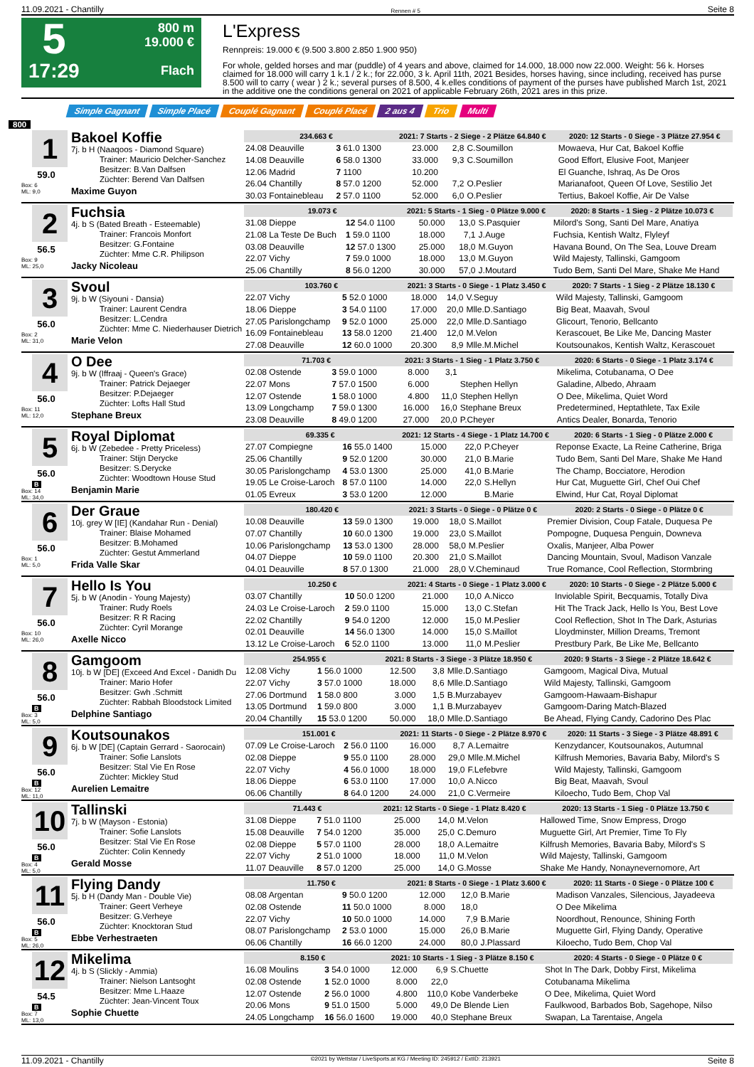11.09.2021 - Chantilly Rennen # 5 Seite 8
5
17:29
800 m
19.000 €
Flach
L'Express
Rennpreis: 19.000 € (9.500 3.800 2.850 1.900 950)
For whole, gelded horses and mar (puddle) of 4 years and above, claimed for 14.000, 18.000 now 22.000. Weight: 56 k. Horses claimed for 18.000 will carry 1 k.1 / 2 k.; for 22.000, 3 k. April 11th, 2021 Besides, horses having, since including, received has purse 8.500 will to carry ( wear ) 2 k.; several purses of 8.500, 4 k.elles conditions of payment of the purses have published March 1st, 2021 in the additive one the conditions general on 2021 of applicable February 26th, 2021 ares in this prize.
Simple Gagnant Simple Placé Couplé Gagnant Couplé Placé 2 aus 4 Trio Multi
800
1
59.0
Box: 6
ML: 9,0
Bakoel Koffie
7j. b H (Naaqoos - Diamond Square)
Trainer: Mauricio Delcher-Sanchez
Besitzer: B.Van Dalfsen
Züchter: Berend Van Dalfsen
Maxime Guyon
| 234.663 € | | 2021: 7 Starts - 2 Siege - 2 Plätze 64.840 € | | | | 2020: 12 Starts - 0 Siege - 3 Plätze 27.954 € |
| --- | --- | --- | --- | --- | --- | --- |
| 24.08 Deauville | 3 61.0 1300 | 23.000 | 2,8 | C.Soumillon | | Mowaeva, Hur Cat, Bakoel Koffie |
| 14.08 Deauville | 6 58.0 1300 | 33.000 | 9,3 | C.Soumillon | | Good Effort, Elusive Foot, Manjeer |
| 12.06 Madrid | 7 1100 | 10.200 | | | | El Guanche, Ishraq, As De Oros |
| 26.04 Chantilly | 8 57.0 1200 | 52.000 | 7,2 | O.Peslier | | Marianafoot, Queen Of Love, Sestilio Jet |
| 30.03 Fontainebleau | 2 57.0 1100 | 52.000 | 6,0 | O.Peslier | | Tertius, Bakoel Koffie, Air De Valse |
2
56.5
Box: 9
ML: 25,0
Fuchsia
4j. b S (Bated Breath - Esteemable)
Trainer: Francois Monfort
Besitzer: G.Fontaine
Züchter: Mme C.R. Philipson
Jacky Nicoleau
| 19.073 € | | 2021: 5 Starts - 1 Sieg - 0 Plätze 9.000 € | | | | 2020: 8 Starts - 1 Sieg - 2 Plätze 10.073 € |
| --- | --- | --- | --- | --- | --- | --- |
| 31.08 Dieppe | 12 54.0 1100 | 50.000 | 13,0 | S.Pasquier | | Milord's Song, Santi Del Mare, Anatiya |
| 21.08 La Teste De Buch | 1 59.0 1100 | 18.000 | 7,1 | J.Auge | | Fuchsia, Kentish Waltz, Flyleyf |
| 03.08 Deauville | 12 57.0 1300 | 25.000 | 18,0 | M.Guyon | | Havana Bound, On The Sea, Louve Dream |
| 22.07 Vichy | 7 59.0 1000 | 18.000 | 13,0 | M.Guyon | | Wild Majesty, Tallinski, Gamgoom |
| 25.06 Chantilly | 8 56.0 1200 | 30.000 | 57,0 | J.Moutard | | Tudo Bem, Santi Del Mare, Shake Me Hand |
3
56.0
Box: 2
ML: 31,0
Svoul
9j. b W (Siyouni - Dansia)
Trainer: Laurent Cendra
Besitzer: L.Cendra
Züchter: Mme C. Niederhauser Dietrich
Marie Velon
| 103.760 € | | 2021: 3 Starts - 0 Siege - 1 Platz 3.450 € | | | | 2020: 7 Starts - 1 Sieg - 2 Plätze 18.130 € |
| --- | --- | --- | --- | --- | --- | --- |
| 22.07 Vichy | 5 52.0 1000 | 18.000 | 14,0 | V.Seguy | | Wild Majesty, Tallinski, Gamgoom |
| 18.06 Dieppe | 3 54.0 1100 | 17.000 | 20,0 | Mlle.D.Santiago | | Big Beat, Maavah, Svoul |
| 27.05 Parislongchamp | 9 52.0 1000 | 25.000 | 22,0 | Mlle.D.Santiago | | Glicourt, Tenorio, Bellcanto |
| 16.09 Fontainebleau | 13 58.0 1200 | 21.400 | 12,0 | M.Velon | | Kerascouet, Be Like Me, Dancing Master |
| 27.08 Deauville | 12 60.0 1000 | 20.300 | 8,9 | Mlle.M.Michel | | Koutsounakos, Kentish Waltz, Kerascouet |
4
56.0
Box: 11
ML: 12,0
O Dee
9j. b W (Iffraaj - Queen's Grace)
Trainer: Patrick Dejaeger
Besitzer: P.Dejaeger
Züchter: Lofts Hall Stud
Stephane Breux
| 71.703 € | | 2021: 3 Starts - 1 Sieg - 1 Platz 3.750 € | | | | 2020: 6 Starts - 0 Siege - 1 Platz 3.174 € |
| --- | --- | --- | --- | --- | --- | --- |
| 02.08 Ostende | 3 59.0 1000 | 8.000 | 3,1 | | | Mikelima, Cotubanama, O Dee |
| 22.07 Mons | 7 57.0 1500 | 6.000 | | Stephen Hellyn | | Galadine, Albedo, Ahraam |
| 12.07 Ostende | 1 58.0 1000 | 4.800 | 11,0 | Stephen Hellyn | | O Dee, Mikelima, Quiet Word |
| 13.09 Longchamp | 7 59.0 1300 | 16.000 | 16,0 | Stephane Breux | | Predetermined, Heptathlete, Tax Exile |
| 23.08 Deauville | 8 49.0 1200 | 27.000 | 20,0 | P.Cheyer | | Antics Dealer, Bonarda, Tenorio |
5
56.0
B
Box: 14
ML: 34,0
Royal Diplomat
6j. b W (Zebedee - Pretty Priceless)
Trainer: Stijn Derycke
Besitzer: S.Derycke
Züchter: Woodtown House Stud
Benjamin Marie
| 69.335 € | | 2021: 12 Starts - 4 Siege - 1 Platz 14.700 € | | | | 2020: 6 Starts - 1 Sieg - 0 Plätze 2.000 € |
| --- | --- | --- | --- | --- | --- | --- |
| 27.07 Compiegne | 16 55.0 1400 | 15.000 | 22,0 | P.Cheyer | | Reponse Exacte, La Reine Catherine, Briga |
| 25.06 Chantilly | 9 52.0 1200 | 30.000 | 21,0 | B.Marie | | Tudo Bem, Santi Del Mare, Shake Me Hand |
| 30.05 Parislongchamp | 4 53.0 1300 | 25.000 | 41,0 | B.Marie | | The Champ, Bocciatore, Herodion |
| 19.05 Le Croise-Laroch | 8 57.0 1100 | 14.000 | 22,0 | S.Hellyn | | Hur Cat, Muguette Girl, Chef Oui Chef |
| 01.05 Evreux | 3 53.0 1200 | 12.000 | | B.Marie | | Elwind, Hur Cat, Royal Diplomat |
6
56.0
Box: 1
ML: 5,0
Der Graue
10j. grey W [IE] (Kandahar Run - Denial)
Trainer: Blaise Mohamed
Besitzer: B.Mohamed
Züchter: Gestut Ammerland
Frida Valle Skar
| 180.420 € | | 2021: 3 Starts - 0 Siege - 0 Plätze 0 € | | | | 2020: 2 Starts - 0 Siege - 0 Plätze 0 € |
| --- | --- | --- | --- | --- | --- | --- |
| 10.08 Deauville | 13 59.0 1300 | 19.000 | 18,0 | S.Maillot | | Premier Division, Coup Fatale, Duquesa Pe |
| 07.07 Chantilly | 10 60.0 1300 | 19.000 | 23,0 | S.Maillot | | Pompogne, Duquesa Penguin, Downeva |
| 10.06 Parislongchamp | 13 53.0 1300 | 28.000 | 58,0 | M.Peslier | | Oxalis, Manjeer, Alba Power |
| 04.07 Dieppe | 10 59.0 1100 | 20.300 | 21,0 | S.Maillot | | Dancing Mountain, Svoul, Madison Vanzale |
| 04.01 Deauville | 8 57.0 1300 | 21.000 | 28,0 | V.Cheminaud | | True Romance, Cool Reflection, Stormbring |
7
56.0
Box: 10
ML: 26,0
Hello Is You
5j. b W (Anodin - Young Majesty)
Trainer: Rudy Roels
Besitzer: R R Racing
Züchter: Cyril Morange
Axelle Nicco
| 10.250 € | | 2021: 4 Starts - 0 Siege - 1 Platz 3.000 € | | | | 2020: 10 Starts - 0 Siege - 2 Plätze 5.000 € |
| --- | --- | --- | --- | --- | --- | --- |
| 03.07 Chantilly | 10 50.0 1200 | 21.000 | 10,0 | A.Nicco | | Inviolable Spirit, Becquamis, Totally Diva |
| 24.03 Le Croise-Laroch | 2 59.0 1100 | 15.000 | 13,0 | C.Stefan | | Hit The Track Jack, Hello Is You, Best Love |
| 22.02 Chantilly | 9 54.0 1200 | 12.000 | 15,0 | M.Peslier | | Cool Reflection, Shot In The Dark, Asturias |
| 02.01 Deauville | 14 56.0 1300 | 14.000 | 15,0 | S.Maillot | | Lloydminster, Million Dreams, Tremont |
| 13.12 Le Croise-Laroch | 6 52.0 1100 | 13.000 | 11,0 | M.Peslier | | Prestbury Park, Be Like Me, Bellcanto |
8
56.0
B
Box: 3
ML: 5,0
Gamgoom
10j. b W [DE] (Exceed And Excel - Danidh Du
Trainer: Mario Hofer
Besitzer: Gwh .Schmitt
Züchter: Rabbah Bloodstock Limited
Delphine Santiago
| 254.955 € | | 2021: 8 Starts - 3 Siege - 3 Plätze 18.950 € | | | | 2020: 9 Starts - 3 Siege - 2 Plätze 18.642 € |
| --- | --- | --- | --- | --- | --- | --- |
| 12.08 Vichy | 1 56.0 1000 | 12.500 | 3,8 | Mlle.D.Santiago | | Gamgoom, Magical Diva, Mutual |
| 22.07 Vichy | 3 57.0 1000 | 18.000 | 8,6 | Mlle.D.Santiago | | Wild Majesty, Tallinski, Gamgoom |
| 27.06 Dortmund | 1 58.0 800 | 3.000 | 1,5 | B.Murzabayev | | Gamgoom-Hawaam-Bishapur |
| 13.05 Dortmund | 1 59.0 800 | 3.000 | 1,1 | B.Murzabayev | | Gamgoom-Daring Match-Blazed |
| 20.04 Chantilly | 15 53.0 1200 | 50.000 | 18,0 | Mlle.D.Santiago | | Be Ahead, Flying Candy, Cadorino Des Plac |
9
56.0
B
Box: 12
ML: 11,0
Koutsounakos
6j. b W [DE] (Captain Gerrard - Saorocain)
Trainer: Sofie Lanslots
Besitzer: Stal Vie En Rose
Züchter: Mickley Stud
Aurelien Lemaitre
| 151.001 € | | 2021: 11 Starts - 0 Siege - 2 Plätze 8.970 € | | | | 2020: 11 Starts - 3 Siege - 3 Plätze 48.891 € |
| --- | --- | --- | --- | --- | --- | --- |
| 07.09 Le Croise-Laroch | 2 56.0 1100 | 16.000 | 8,7 | A.Lemaitre | | Kenzydancer, Koutsounakos, Autumnal |
| 02.08 Dieppe | 9 55.0 1100 | 28.000 | 29,0 | Mlle.M.Michel | | Kilfrush Memories, Bavaria Baby, Milord's S |
| 22.07 Vichy | 4 56.0 1000 | 18.000 | 19,0 | F.Lefebvre | | Wild Majesty, Tallinski, Gamgoom |
| 18.06 Dieppe | 6 53.0 1100 | 17.000 | 10,0 | A.Nicco | | Big Beat, Maavah, Svoul |
| 06.06 Chantilly | 8 64.0 1200 | 24.000 | 21,0 | C.Vermeire | | Kiloecho, Tudo Bem, Chop Val |
10
56.0
B
Box: 4
ML: 5,0
Tallinski
7j. b W (Mayson - Estonia)
Trainer: Sofie Lanslots
Besitzer: Stal Vie En Rose
Züchter: Colin Kennedy
Gerald Mosse
| 71.443 € | | 2021: 12 Starts - 0 Siege - 1 Platz 8.420 € | | | | 2020: 13 Starts - 1 Sieg - 0 Plätze 13.750 € |
| --- | --- | --- | --- | --- | --- | --- |
| 31.08 Dieppe | 7 51.0 1100 | 25.000 | 14,0 | M.Velon | | Hallowed Time, Snow Empress, Drogo |
| 15.08 Deauville | 7 54.0 1200 | 35.000 | 25,0 | C.Demuro | | Muguette Girl, Art Premier, Time To Fly |
| 02.08 Dieppe | 5 57.0 1100 | 28.000 | 18,0 | A.Lemaitre | | Kilfrush Memories, Bavaria Baby, Milord's S |
| 22.07 Vichy | 2 51.0 1000 | 18.000 | 11,0 | M.Velon | | Wild Majesty, Tallinski, Gamgoom |
| 11.07 Deauville | 8 57.0 1200 | 25.000 | 14,0 | G.Mosse | | Shake Me Handy, Nonaynevernomore, Art |
11
56.0
B
Box: 5
ML: 26,0
Flying Dandy
5j. b H (Dandy Man - Double Vie)
Trainer: Geert Verheye
Besitzer: G.Verheye
Züchter: Knocktoran Stud
Ebbe Verhestraeten
| 11.750 € | | 2021: 8 Starts - 0 Siege - 1 Platz 3.600 € | | | | 2020: 11 Starts - 0 Siege - 0 Plätze 100 € |
| --- | --- | --- | --- | --- | --- | --- |
| 08.08 Argentan | 9 50.0 1200 | 12.000 | 12,0 | B.Marie | | Madison Vanzales, Silencious, Jayadeeva |
| 02.08 Ostende | 11 50.0 1000 | 8.000 | 18,0 | | | O Dee Mikelima |
| 22.07 Vichy | 10 50.0 1000 | 14.000 | 7,9 | B.Marie | | Noordhout, Renounce, Shining Forth |
| 08.07 Parislongchamp | 2 53.0 1000 | 15.000 | 26,0 | B.Marie | | Muguette Girl, Flying Dandy, Operative |
| 06.06 Chantilly | 16 66.0 1200 | 24.000 | 80,0 | J.Plassard | | Kiloecho, Tudo Bem, Chop Val |
12
54.5
B
Box: 7
ML: 13,0
Mikelima
4j. b S (Slickly - Ammia)
Trainer: Nielson Lantsoght
Besitzer: Mme L.Haaze
Züchter: Jean-Vincent Toux
Sophie Chuette
| 8.150 € | | 2021: 10 Starts - 1 Sieg - 3 Plätze 8.150 € | | | | 2020: 4 Starts - 0 Siege - 0 Plätze 0 € |
| --- | --- | --- | --- | --- | --- | --- |
| 16.08 Moulins | 3 54.0 1000 | 12.000 | 6,9 | S.Chuette | | Shot In The Dark, Dobby First, Mikelima |
| 02.08 Ostende | 1 52.0 1000 | 8.000 | 22,0 | | | Cotubanama Mikelima |
| 12.07 Ostende | 2 56.0 1000 | 4.800 | 110,0 | Kobe Vanderbeke | | O Dee, Mikelima, Quiet Word |
| 20.06 Mons | 9 51.0 1500 | 5.000 | 49,0 | De Blende Lien | | Faulkwood, Barbados Bob, Sagehope, Nilso |
| 24.05 Longchamp | 16 56.0 1600 | 19.000 | 40,0 | Stephane Breux | | Swapan, La Tarentaise, Angela |
11.09.2021 - Chantilly ©2021 by Wettstar / LiveSports.at KG / Meeting ID: 245912 / ExtID: 213921 Seite 8